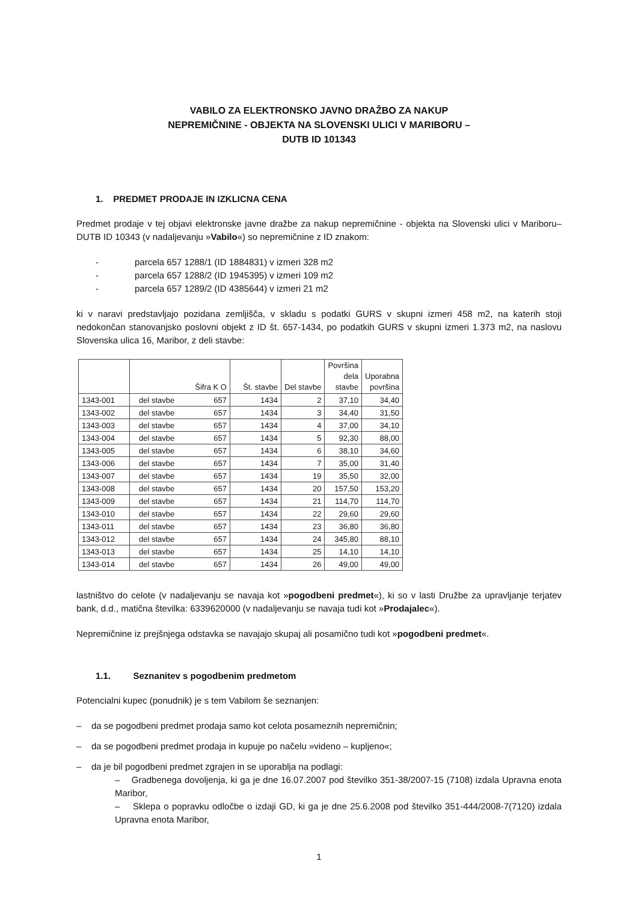VABILO ZA ELEKTRONSKO JAVNO DRAŽBO ZA NAKUP
NEPREMIČNINE - OBJEKTA NA SLOVENSKI ULICI V MARIBORU –
DUTB ID 101343
1. PREDMET PRODAJE IN IZKLICNA CENA
Predmet prodaje v tej objavi elektronske javne dražbe za nakup nepremičnine - objekta na Slovenski ulici v Mariboru– DUTB ID 10343 (v nadaljevanju »Vabilo«) so nepremičnine z ID znakom:
- parcela 657 1288/1 (ID 1884831) v izmeri 328 m2
- parcela 657 1288/2 (ID 1945395) v izmeri 109 m2
- parcela 657 1289/2 (ID 4385644) v izmeri 21 m2
ki v naravi predstavljajo pozidana zemljišča, v skladu s podatki GURS v skupni izmeri 458 m2, na katerih stoji nedokončan stanovanjsko poslovni objekt z ID št. 657-1434, po podatkih GURS v skupni izmeri 1.373 m2, na naslovu Slovenska ulica 16, Maribor, z deli stavbe:
| | Šifra K O | Št. stavbe | Del stavbe | Površina dela stavbe | Uporabna površina |
| --- | --- | --- | --- | --- | --- |
| 1343-001 | del stavbe 657 | 1434 | 2 | 37,10 | 34,40 |
| 1343-002 | del stavbe 657 | 1434 | 3 | 34,40 | 31,50 |
| 1343-003 | del stavbe 657 | 1434 | 4 | 37,00 | 34,10 |
| 1343-004 | del stavbe 657 | 1434 | 5 | 92,30 | 88,00 |
| 1343-005 | del stavbe 657 | 1434 | 6 | 38,10 | 34,60 |
| 1343-006 | del stavbe 657 | 1434 | 7 | 35,00 | 31,40 |
| 1343-007 | del stavbe 657 | 1434 | 19 | 35,50 | 32,00 |
| 1343-008 | del stavbe 657 | 1434 | 20 | 157,50 | 153,20 |
| 1343-009 | del stavbe 657 | 1434 | 21 | 114,70 | 114,70 |
| 1343-010 | del stavbe 657 | 1434 | 22 | 29,60 | 29,60 |
| 1343-011 | del stavbe 657 | 1434 | 23 | 36,80 | 36,80 |
| 1343-012 | del stavbe 657 | 1434 | 24 | 345,80 | 88,10 |
| 1343-013 | del stavbe 657 | 1434 | 25 | 14,10 | 14,10 |
| 1343-014 | del stavbe 657 | 1434 | 26 | 49,00 | 49,00 |
lastništvo do celote (v nadaljevanju se navaja kot »pogodbeni predmet«), ki so v lasti Družbe za upravljanje terjatev bank, d.d., matična številka: 6339620000 (v nadaljevanju se navaja tudi kot »Prodajalec«).
Nepremičnine iz prejšnjega odstavka se navajajo skupaj ali posamično tudi kot »pogodbeni predmet«.
1.1. Seznanitev s pogodbenim predmetom
Potencialni kupec (ponudnik) je s tem Vabilom še seznanjen:
– da se pogodbeni predmet prodaja samo kot celota posameznih nepremičnin;
– da se pogodbeni predmet prodaja in kupuje po načelu »videno – kupljeno«;
– da je bil pogodbeni predmet zgrajen in se uporablja na podlagi:
– Gradbenega dovoljenja, ki ga je dne 16.07.2007 pod številko 351-38/2007-15 (7108) izdala Upravna enota Maribor,
– Sklepa o popravku odločbe o izdaji GD, ki ga je dne 25.6.2008 pod številko 351-444/2008-7(7120) izdala Upravna enota Maribor,
1